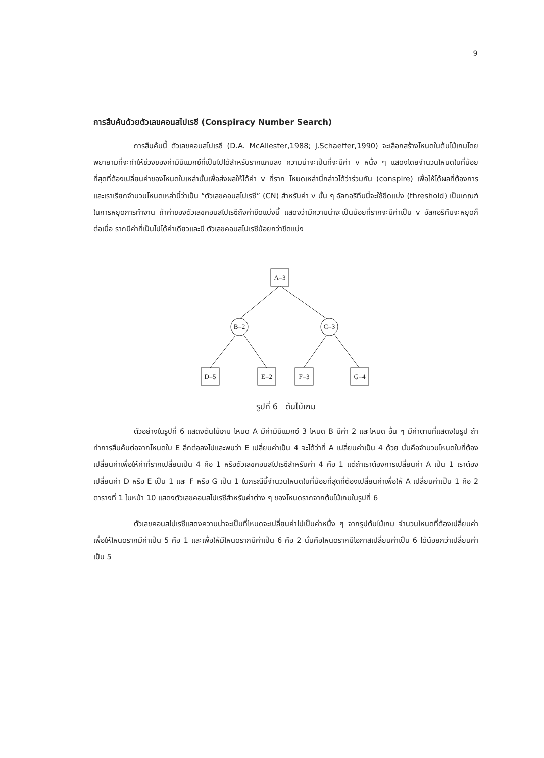9
การสืบค้นด้วยตัวเลขคอนสไปเรซี (Conspiracy Number Search)
การสืบค้นนี้ ตัวเลขคอนสไปเรซี (D.A. McAllester,1988; J.Schaeffer,1990) จะเลือกสร้างโหนดในต้นไม้เกมโดยพยายามที่จะทำให้ช่วงของค่ามินิแมกซ์ที่เป็นไปได้สำหรับรากแคบลง ความน่าจะเป็นที่จะมีค่า v หนึ่ง ๆ แสดงโดยจำนวนโหนดใบที่น้อยที่สุดที่ต้องเปลี่ยนค่าของโหนดใบเหล่านั้นเพื่อส่งผลให้ได้ค่า v ที่ราก โหนดเหล่านี้กล่าวได้ว่าร่วมกัน (conspire) เพื่อให้ได้ผลที่ต้องการ และเราเรียกจำนวนโหนดเหล่านี้ว่าเป็น “ตัวเลขคอนสไปเรซี” (CN) สำหรับค่า v นั้น ๆ อัลกอริทึมนี้จะใช้ขีดแบ่ง (threshold) เป็นเกณฑ์ในการหยุดการทำงาน ถ้าค่าของตัวเลขคอนสไปเรซีถึงค่าขีดแบ่งนี้ แสดงว่ามีความน่าจะเป็นน้อยที่รากจะมีค่าเป็น v อัลกอริทึมจะหยุดก็ต่อเมื่อ รากมีค่าที่เป็นไปได้ค่าเดียวและมี ตัวเลขคอนสไปเรซีน้อยกว่าขีดแบ่ง
A=3
B=2
C=3
D=5
E=2
F=3
G=4
รูปที่ 6 ต้นไม้เกม
ตัวอย่างในรูปที่ 6 แสดงต้นไม้เกม โหนด A มีค่ามินิแมกซ์ 3 โหนด B มีค่า 2 และโหนด อื่น ๆ มีค่าตามที่แสดงในรูป ถ้าทำการสืบค้นต่อจากโหนดใบ E ลึกต่อลงไปและพบว่า E เปลี่ยนค่าเป็น 4 จะได้ว่าที่ A เปลี่ยนค่าเป็น 4 ด้วย นั่นคือจำนวนโหนดใบที่ต้องเปลี่ยนค่าเพื่อให้ค่าที่รากเปลี่ยนเป็น 4 คือ 1 หรือตัวเลขคอนสไปเรซีสำหรับค่า 4 คือ 1 แต่ถ้าเราต้องการเปลี่ยนค่า A เป็น 1 เราต้องเปลี่ยนค่า D หรือ E เป็น 1 และ F หรือ G เป็น 1 ในกรณีนี้จำนวนโหนดใบที่น้อยที่สุดที่ต้องเปลี่ยนค่าเพื่อให้ A เปลี่ยนค่าเป็น 1 คือ 2 ตารางที่ 1 ในหน้า 10 แสดงตัวเลขคอนสไปเรซีสำหรับค่าต่าง ๆ ของโหนดรากจากต้นไม้เกมในรูปที่ 6
ตัวเลขคอนสไปเรซีแสดงความน่าจะเป็นที่โหนดจะเปลี่ยนค่าไปเป็นค่าหนึ่ง ๆ จากรูปต้นไม้เกม จำนวนโหนดที่ต้องเปลี่ยนค่าเพื่อให้โหนดรากมีค่าเป็น 5 คือ 1 และเพื่อให้มีโหนดรากมีค่าเป็น 6 คือ 2 นั่นคือโหนดรากมีโอกาสเปลี่ยนค่าเป็น 6 ได้น้อยกว่าเปลี่ยนค่าเป็น 5